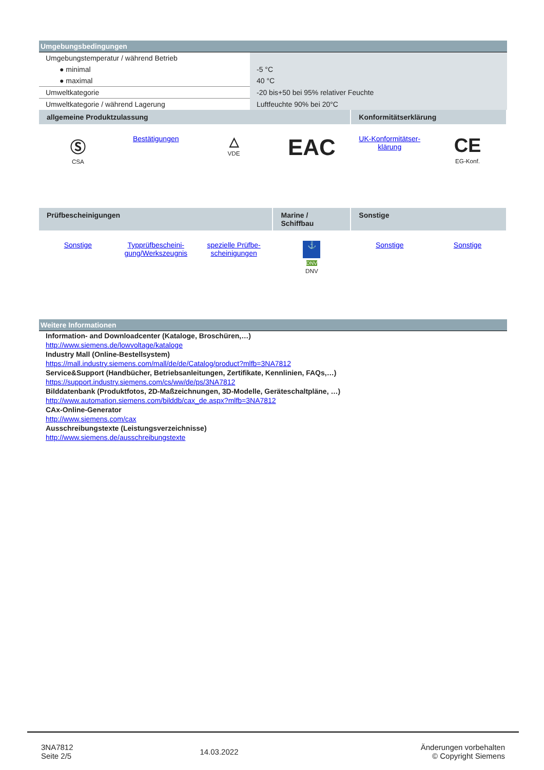Umgebungsbedingungen
| Umgebungstemperatur / während Betrieb | |
| ● minimal | -5 °C |
| ● maximal | 40 °C |
| Umweltkategorie | -20 bis+50 bei 95% relativer Feuchte |
| Umweltkategorie / während Lagerung | Luftfeuchte 90% bei 20°C |
| allgemeine Produktzulassung | | | | Konformitätserklärung | |
| Ⓢ CSA | Bestätigungen | △ VDE | EAC | UK-Konformitätser- klärung | CE EG-Konf. |
| Prüfbescheinigungen | | | Marine / Schiffbau | Sonstige | |
| Sonstige | Typprüfbescheini- gung/Werkszeugnis | spezielle Prüfbe- scheinigungen | ⚓ DNV DNV | Sonstige | Sonstige |
Weitere Informationen
Information- and Downloadcenter (Kataloge, Broschüren,…)
http://www.siemens.de/lowvoltage/kataloge
Industry Mall (Online-Bestellsystem)
https://mall.industry.siemens.com/mall/de/de/Catalog/product?mlfb=3NA7812
Service&Support (Handbücher, Betriebsanleitungen, Zertifikate, Kennlinien, FAQs,…)
https://support.industry.siemens.com/cs/ww/de/ps/3NA7812
Bilddatenbank (Produktfotos, 2D-Maßzeichnungen, 3D-Modelle, Geräteschaltpläne, …)
http://www.automation.siemens.com/bilddb/cax_de.aspx?mlfb=3NA7812
CAx-Online-Generator
http://www.siemens.com/cax
Ausschreibungstexte (Leistungsverzeichnisse)
http://www.siemens.de/ausschreibungstexte
| 3NA7812 Seite 2/5 | 14.03.2022 | Änderungen vorbehalten © Copyright Siemens |